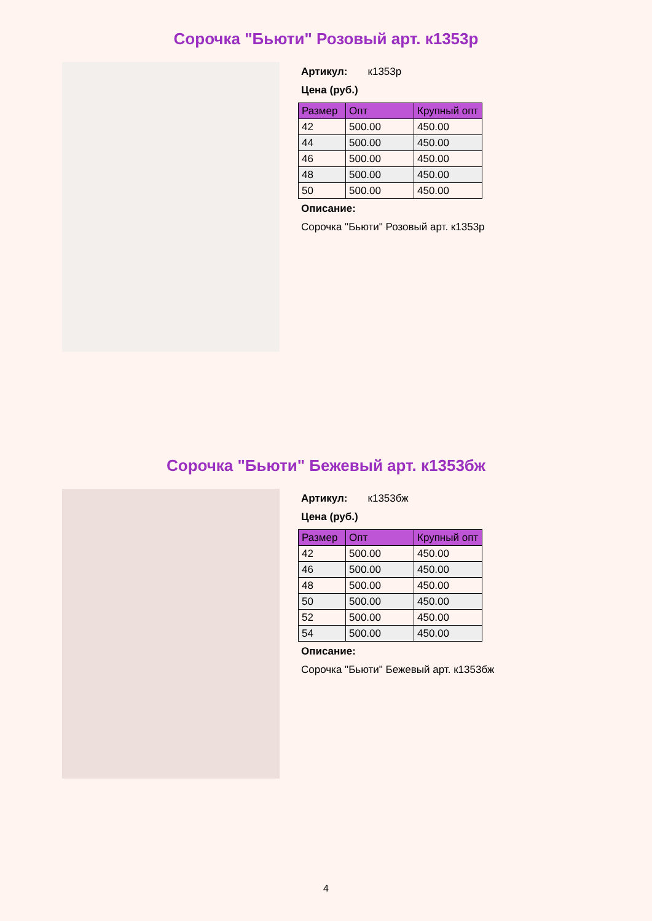Сорочка "Бьюти" Розовый арт. к1353р
Артикул: к1353р
Цена (руб.)
| Размер | Опт | Крупный опт |
| --- | --- | --- |
| 42 | 500.00 | 450.00 |
| 44 | 500.00 | 450.00 |
| 46 | 500.00 | 450.00 |
| 48 | 500.00 | 450.00 |
| 50 | 500.00 | 450.00 |
Описание:
Сорочка "Бьюти" Розовый арт. к1353р
Сорочка "Бьюти" Бежевый арт. к1353бж
Артикул: к1353бж
Цена (руб.)
| Размер | Опт | Крупный опт |
| --- | --- | --- |
| 42 | 500.00 | 450.00 |
| 46 | 500.00 | 450.00 |
| 48 | 500.00 | 450.00 |
| 50 | 500.00 | 450.00 |
| 52 | 500.00 | 450.00 |
| 54 | 500.00 | 450.00 |
Описание:
Сорочка "Бьюти" Бежевый арт. к1353бж
4